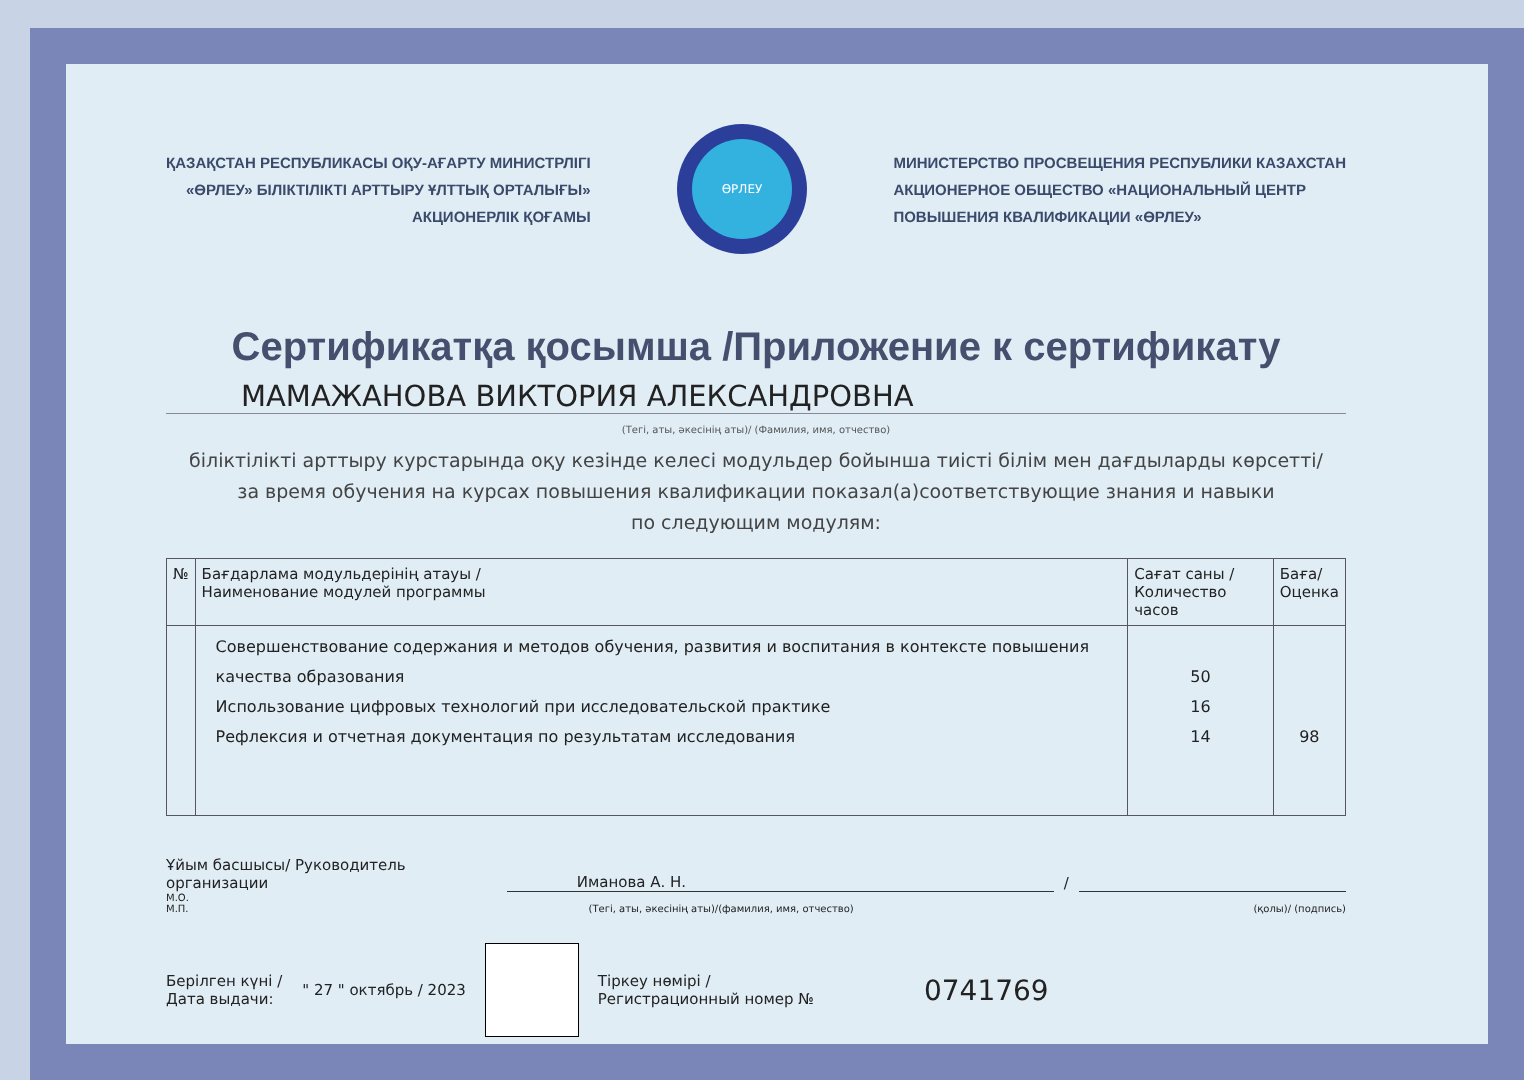ҚАЗАҚСТАН РЕСПУБЛИКАСЫ ОҚУ-АҒАРТУ МИНИСТРЛІГІ
«ӨРЛЕУ» БІЛІКТІЛІКТІ АРТТЫРУ ҰЛТТЫҚ ОРТАЛЫҒЫ»
АКЦИОНЕРЛІК ҚОҒАМЫ
ӨРЛЕУ
МИНИСТЕРСТВО ПРОСВЕЩЕНИЯ РЕСПУБЛИКИ КАЗАХСТАН
АКЦИОНЕРНОЕ ОБЩЕСТВО «НАЦИОНАЛЬНЫЙ ЦЕНТР
ПОВЫШЕНИЯ КВАЛИФИКАЦИИ «ӨРЛЕУ»
Сертификатқа қосымша /Приложение к сертификату
МАМАЖАНОВА ВИКТОРИЯ АЛЕКСАНДРОВНА
(Тегі, аты, әкесінің аты)/ (Фамилия, имя, отчество)
біліктілікті арттыру курстарында оқу кезінде келесі модульдер бойынша тиісті білім мен дағдыларды көрсетті/
за время обучения на курсах повышения квалификации показал(а)соответствующие знания и навыки
по следующим модулям:
| № | Бағдарлама модульдерінің атауы / Наименование модулей программы | Сағат саны / Количество часов | Баға/ Оценка |
| --- | --- | --- | --- |
| | Совершенствование содержания и методов обучения, развития и воспитания в контексте повышения качества образования Использование цифровых технологий при исследовательской практике Рефлексия и отчетная документация по результатам исследования | 50 16 14 | 98 |
Ұйым басшысы/ Руководитель организации Иманова А. Н. /
М.О.
М.П. (Тегі, аты, әкесінің аты)/(фамилия, имя, отчество) (қолы)/ (подпись)
Берілген күні /
Дата выдачи: " 27 " октябрь / 2023 Тіркеу нөмірі /
Регистрационный номер № 0741769